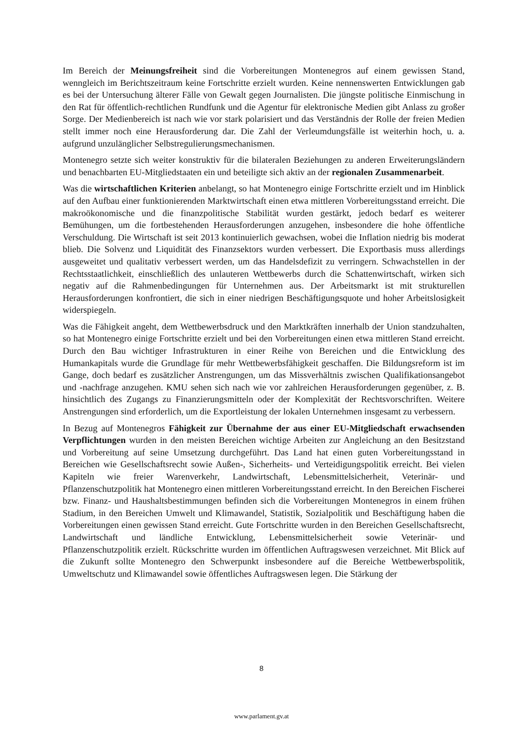Im Bereich der Meinungsfreiheit sind die Vorbereitungen Montenegros auf einem gewissen Stand, wenngleich im Berichtszeitraum keine Fortschritte erzielt wurden. Keine nennenswerten Entwicklungen gab es bei der Untersuchung älterer Fälle von Gewalt gegen Journalisten. Die jüngste politische Einmischung in den Rat für öffentlich-rechtlichen Rundfunk und die Agentur für elektronische Medien gibt Anlass zu großer Sorge. Der Medienbereich ist nach wie vor stark polarisiert und das Verständnis der Rolle der freien Medien stellt immer noch eine Herausforderung dar. Die Zahl der Verleumdungsfälle ist weiterhin hoch, u. a. aufgrund unzulänglicher Selbstregulierungsmechanismen.
Montenegro setzte sich weiter konstruktiv für die bilateralen Beziehungen zu anderen Erweiterungsländern und benachbarten EU-Mitgliedstaaten ein und beteiligte sich aktiv an der regionalen Zusammenarbeit.
Was die wirtschaftlichen Kriterien anbelangt, so hat Montenegro einige Fortschritte erzielt und im Hinblick auf den Aufbau einer funktionierenden Marktwirtschaft einen etwa mittleren Vorbereitungsstand erreicht. Die makroökonomische und die finanzpolitische Stabilität wurden gestärkt, jedoch bedarf es weiterer Bemühungen, um die fortbestehenden Herausforderungen anzugehen, insbesondere die hohe öffentliche Verschuldung. Die Wirtschaft ist seit 2013 kontinuierlich gewachsen, wobei die Inflation niedrig bis moderat blieb. Die Solvenz und Liquidität des Finanzsektors wurden verbessert. Die Exportbasis muss allerdings ausgeweitet und qualitativ verbessert werden, um das Handelsdefizit zu verringern. Schwachstellen in der Rechtsstaatlichkeit, einschließlich des unlauteren Wettbewerbs durch die Schattenwirtschaft, wirken sich negativ auf die Rahmenbedingungen für Unternehmen aus. Der Arbeitsmarkt ist mit strukturellen Herausforderungen konfrontiert, die sich in einer niedrigen Beschäftigungsquote und hoher Arbeitslosigkeit widerspiegeln.
Was die Fähigkeit angeht, dem Wettbewerbsdruck und den Marktkräften innerhalb der Union standzuhalten, so hat Montenegro einige Fortschritte erzielt und bei den Vorbereitungen einen etwa mittleren Stand erreicht. Durch den Bau wichtiger Infrastrukturen in einer Reihe von Bereichen und die Entwicklung des Humankapitals wurde die Grundlage für mehr Wettbewerbsfähigkeit geschaffen. Die Bildungsreform ist im Gange, doch bedarf es zusätzlicher Anstrengungen, um das Missverhältnis zwischen Qualifikationsangebot und -nachfrage anzugehen. KMU sehen sich nach wie vor zahlreichen Herausforderungen gegenüber, z. B. hinsichtlich des Zugangs zu Finanzierungsmitteln oder der Komplexität der Rechtsvorschriften. Weitere Anstrengungen sind erforderlich, um die Exportleistung der lokalen Unternehmen insgesamt zu verbessern.
In Bezug auf Montenegros Fähigkeit zur Übernahme der aus einer EU-Mitgliedschaft erwachsenden Verpflichtungen wurden in den meisten Bereichen wichtige Arbeiten zur Angleichung an den Besitzstand und Vorbereitung auf seine Umsetzung durchgeführt. Das Land hat einen guten Vorbereitungsstand in Bereichen wie Gesellschaftsrecht sowie Außen-, Sicherheits- und Verteidigungspolitik erreicht. Bei vielen Kapiteln wie freier Warenverkehr, Landwirtschaft, Lebensmittelsicherheit, Veterinär- und Pflanzenschutzpolitik hat Montenegro einen mittleren Vorbereitungsstand erreicht. In den Bereichen Fischerei bzw. Finanz- und Haushaltsbestimmungen befinden sich die Vorbereitungen Montenegros in einem frühen Stadium, in den Bereichen Umwelt und Klimawandel, Statistik, Sozialpolitik und Beschäftigung haben die Vorbereitungen einen gewissen Stand erreicht. Gute Fortschritte wurden in den Bereichen Gesellschaftsrecht, Landwirtschaft und ländliche Entwicklung, Lebensmittelsicherheit sowie Veterinär- und Pflanzenschutzpolitik erzielt. Rückschritte wurden im öffentlichen Auftragswesen verzeichnet. Mit Blick auf die Zukunft sollte Montenegro den Schwerpunkt insbesondere auf die Bereiche Wettbewerbspolitik, Umweltschutz und Klimawandel sowie öffentliches Auftragswesen legen. Die Stärkung der
8
www.parlament.gv.at